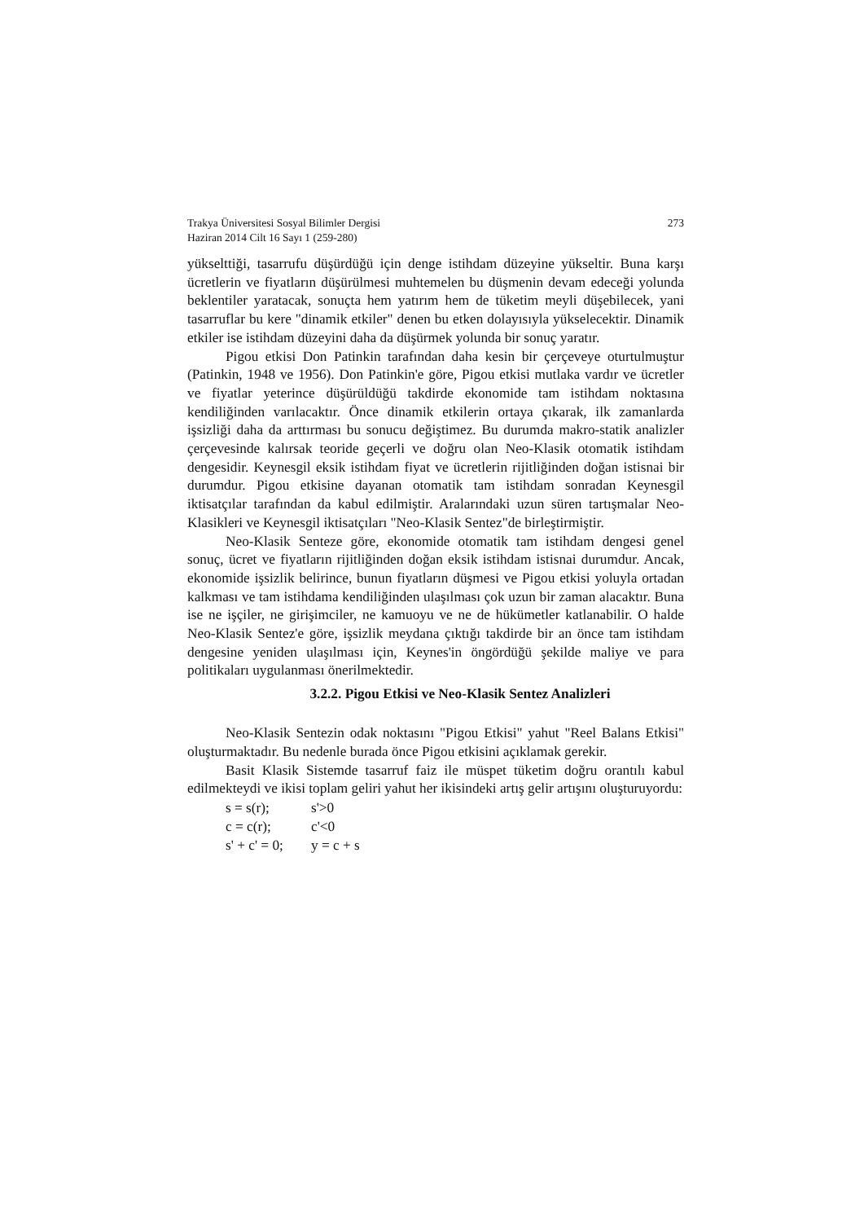Trakya Üniversitesi Sosyal Bilimler Dergisi 273
Haziran 2014 Cilt 16 Sayı 1 (259-280)
yükselttiği, tasarrufu düşürdüğü için denge istihdam düzeyine yükseltir. Buna karşı ücretlerin ve fiyatların düşürülmesi muhtemelen bu düşmenin devam edeceği yolunda beklentiler yaratacak, sonuçta hem yatırım hem de tüketim meyli düşebilecek, yani tasarruflar bu kere "dinamik etkiler" denen bu etken dolayısıyla yükselecektir. Dinamik etkiler ise istihdam düzeyini daha da düşürmek yolunda bir sonuç yaratır.
Pigou etkisi Don Patinkin tarafından daha kesin bir çerçeveye oturtulmuştur (Patinkin, 1948 ve 1956). Don Patinkin'e göre, Pigou etkisi mutlaka vardır ve ücretler ve fiyatlar yeterince düşürüldüğü takdirde ekonomide tam istihdam noktasına kendiliğinden varılacaktır. Önce dinamik etkilerin ortaya çıkarak, ilk zamanlarda işsizliği daha da arttırması bu sonucu değiştimez. Bu durumda makro-statik analizler çerçevesinde kalırsak teoride geçerli ve doğru olan Neo-Klasik otomatik istihdam dengesidir. Keynesgil eksik istihdam fiyat ve ücretlerin rijitliğinden doğan istisnai bir durumdur. Pigou etkisine dayanan otomatik tam istihdam sonradan Keynesgil iktisatçılar tarafından da kabul edilmiştir. Aralarındaki uzun süren tartışmalar Neo-Klasikleri ve Keynesgil iktisatçıları "Neo-Klasik Sentez"de birleştirmiştir.
Neo-Klasik Senteze göre, ekonomide otomatik tam istihdam dengesi genel sonuç, ücret ve fiyatların rijitliğinden doğan eksik istihdam istisnai durumdur. Ancak, ekonomide işsizlik belirince, bunun fiyatların düşmesi ve Pigou etkisi yoluyla ortadan kalkması ve tam istihdama kendiliğinden ulaşılması çok uzun bir zaman alacaktır. Buna ise ne işçiler, ne girişimciler, ne kamuoyu ve ne de hükümetler katlanabilir. O halde Neo-Klasik Sentez'e göre, işsizlik meydana çıktığı takdirde bir an önce tam istihdam dengesine yeniden ulaşılması için, Keynes'in öngördüğü şekilde maliye ve para politikaları uygulanması önerilmektedir.
3.2.2. Pigou Etkisi ve Neo-Klasik Sentez Analizleri
Neo-Klasik Sentezin odak noktasını "Pigou Etkisi" yahut "Reel Balans Etkisi" oluşturmaktadır. Bu nedenle burada önce Pigou etkisini açıklamak gerekir.
Basit Klasik Sistemde tasarruf faiz ile müspet tüketim doğru orantılı kabul edilmekteydi ve ikisi toplam geliri yahut her ikisindeki artış gelir artışını oluşturuyordu:
s = s(r); s'>0 c = c(r); c'<0 s' + c' = 0; y = c + s